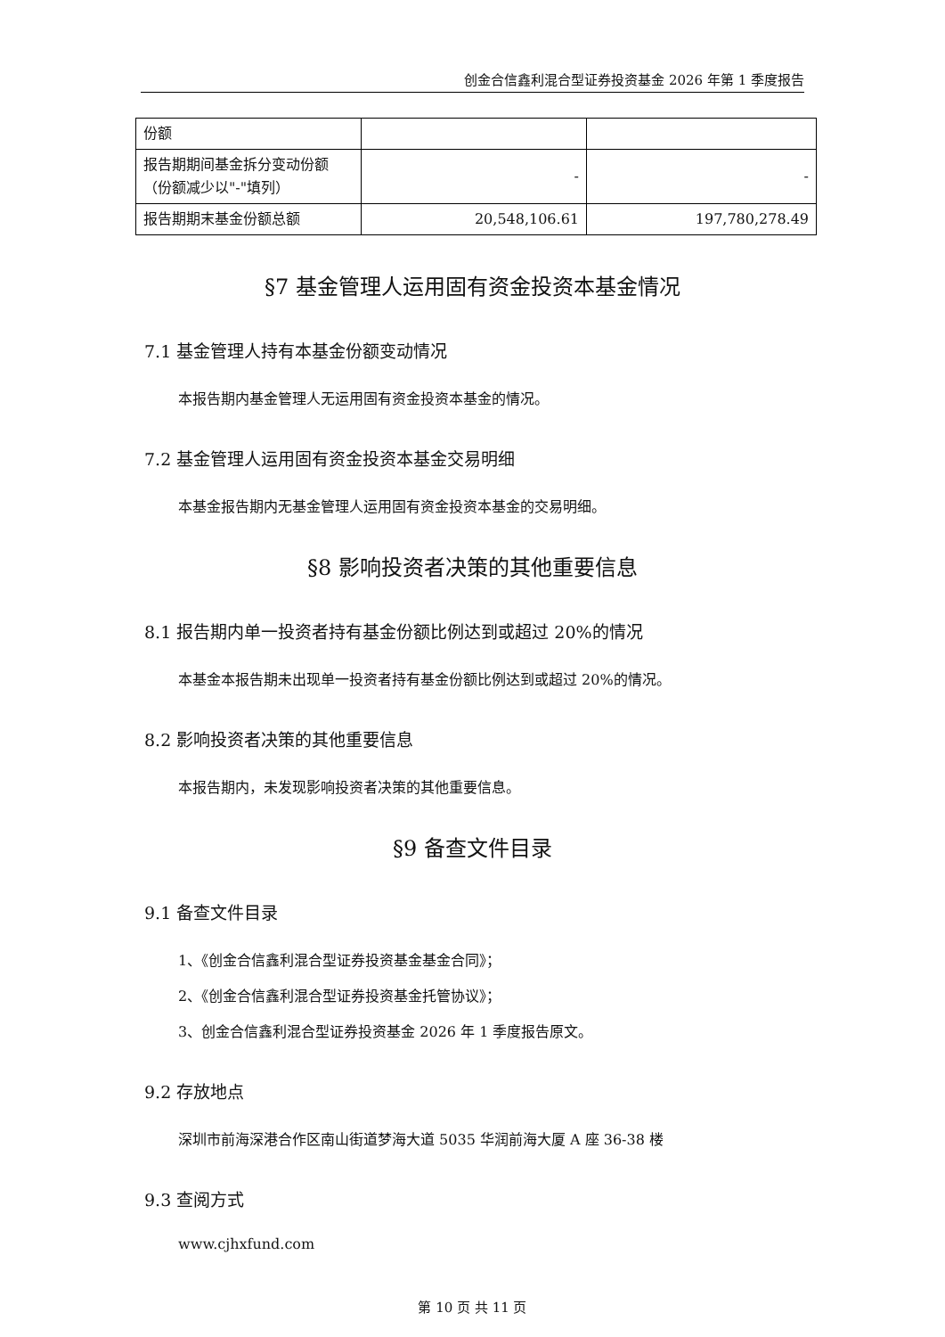创金合信鑫利混合型证券投资基金 2026 年第 1 季度报告
| 份额 | | |
| 报告期期间基金拆分变动份额（份额减少以"-"填列） | - | - |
| 报告期期末基金份额总额 | 20,548,106.61 | 197,780,278.49 |
§7 基金管理人运用固有资金投资本基金情况
7.1 基金管理人持有本基金份额变动情况
本报告期内基金管理人无运用固有资金投资本基金的情况。
7.2 基金管理人运用固有资金投资本基金交易明细
本基金报告期内无基金管理人运用固有资金投资本基金的交易明细。
§8 影响投资者决策的其他重要信息
8.1 报告期内单一投资者持有基金份额比例达到或超过 20%的情况
本基金本报告期未出现单一投资者持有基金份额比例达到或超过 20%的情况。
8.2 影响投资者决策的其他重要信息
本报告期内，未发现影响投资者决策的其他重要信息。
§9 备查文件目录
9.1 备查文件目录
1、《创金合信鑫利混合型证券投资基金基金合同》；
2、《创金合信鑫利混合型证券投资基金托管协议》；
3、创金合信鑫利混合型证券投资基金 2026 年 1 季度报告原文。
9.2 存放地点
深圳市前海深港合作区南山街道梦海大道 5035 华润前海大厦 A 座 36-38 楼
9.3 查阅方式
www.cjhxfund.com
第 10 页 共 11 页